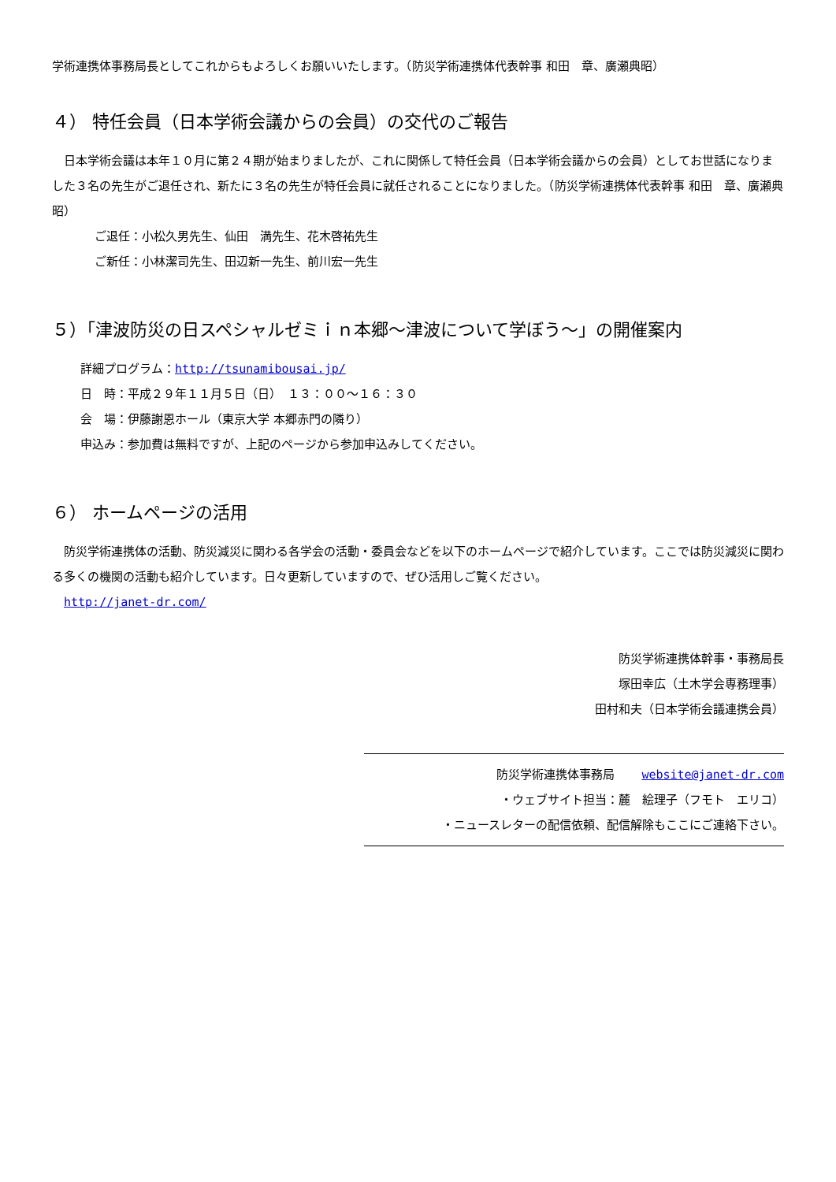学術連携体事務局長としてこれからもよろしくお願いいたします。（防災学術連携体代表幹事 和田　章、廣瀬典昭）
４） 特任会員（日本学術会議からの会員）の交代のご報告
　日本学術会議は本年１０月に第２４期が始まりましたが、これに関係して特任会員（日本学術会議からの会員）としてお世話になりました３名の先生がご退任され、新たに３名の先生が特任会員に就任されることになりました。（防災学術連携体代表幹事 和田　章、廣瀬典昭）
ご退任：小松久男先生、仙田　満先生、花木啓祐先生
ご新任：小林潔司先生、田辺新一先生、前川宏一先生
５）「津波防災の日スペシャルゼミｉｎ本郷～津波について学ぼう～」の開催案内
詳細プログラム：http://tsunamibousai.jp/
日　時：平成２９年１１月５日（日）　１３：００～１６：３０
会　場：伊藤謝恩ホール（東京大学 本郷赤門の隣り）
申込み：参加費は無料ですが、上記のページから参加申込みしてください。
６） ホームページの活用
　防災学術連携体の活動、防災減災に関わる各学会の活動・委員会などを以下のホームページで紹介しています。ここでは防災減災に関わる多くの機関の活動も紹介しています。日々更新していますので、ぜひ活用しご覧ください。
　http://janet-dr.com/
防災学術連携体幹事・事務局長
塚田幸広（土木学会専務理事）
田村和夫（日本学術会議連携会員）
防災学術連携体事務局　　 website@janet-dr.com
・ウェブサイト担当：麓　絵理子（フモト　エリコ）
・ニュースレターの配信依頼、配信解除もここにご連絡下さい。